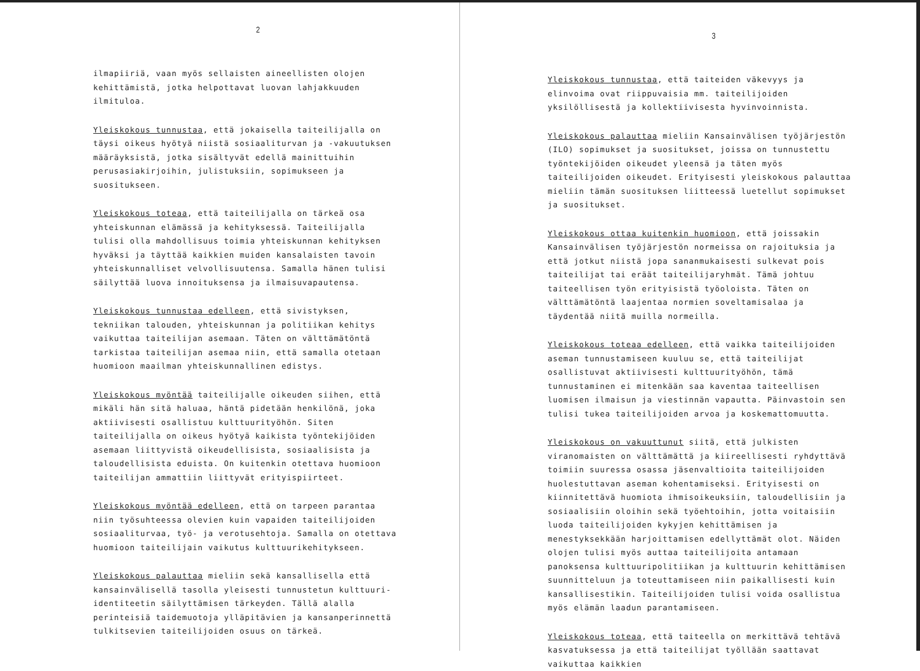2
ilmapiiriä, vaan myös sellaisten aineellisten olojen kehittämistä, jotka helpottavat luovan lahjakkuuden ilmituloa.
Yleiskokous tunnustaa, että jokaisella taiteilijalla on täysi oikeus hyötyä niistä sosiaaliturvan ja -vakuutuksen määräyksistä, jotka sisältyvät edellä mainittuihin perusasiakirjoihin, julistuksiin, sopimukseen ja suositukseen.
Yleiskokous toteaa, että taiteilijalla on tärkeä osa yhteiskunnan elämässä ja kehityksessä. Taiteilijalla tulisi olla mahdollisuus toimia yhteiskunnan kehityksen hyväksi ja täyttää kaikkien muiden kansalaisten tavoin yhteiskunnalliset velvollisuutensa. Samalla hänen tulisi säilyttää luova innoituksensa ja ilmaisuvapautensa.
Yleiskokous tunnustaa edelleen, että sivistyksen, tekniikan talouden, yhteiskunnan ja politiikan kehitys vaikuttaa taiteilijan asemaan. Täten on välttämätöntä tarkistaa taiteilijan asemaa niin, että samalla otetaan huomioon maailman yhteiskunnallinen edistys.
Yleiskokous myöntää taiteilijalle oikeuden siihen, että mikäli hän sitä haluaa, häntä pidetään henkilönä, joka aktiivisesti osallistuu kulttuurityöhön. Siten taiteilijalla on oikeus hyötyä kaikista työntekijöiden asemaan liittyvistä oikeudellisista, sosiaalisista ja taloudellisista eduista. On kuitenkin otettava huomioon taiteilijan ammattiin liittyvät erityispiirteet.
Yleiskokous myöntää edelleen, että on tarpeen parantaa niin työsuhteessa olevien kuin vapaiden taiteilijoiden sosiaaliturvaa, työ- ja verotusehtoja. Samalla on otettava huomioon taiteilijain vaikutus kulttuurikehitykseen.
Yleiskokous palauttaa mieliin sekä kansallisella että kansainvälisellä tasolla yleisesti tunnustetun kulttuuri-identiteetin säilyttämisen tärkeyden. Tällä alalla perinteisiä taidemuotoja ylläpitävien ja kansanperinnettä tulkitsevien taiteilijoiden osuus on tärkeä.
3
Yleiskokous tunnustaa, että taiteiden väkevyys ja elinvoima ovat riippuvaisia mm. taiteilijoiden yksilöllisestä ja kollektiivisesta hyvinvoinnista.
Yleiskokous palauttaa mieliin Kansainvälisen työjärjestön (ILO) sopimukset ja suositukset, joissa on tunnustettu työntekijöiden oikeudet yleensä ja täten myös taiteilijoiden oikeudet. Erityisesti yleiskokous palauttaa mieliin tämän suosituksen liitteessä luetellut sopimukset ja suositukset.
Yleiskokous ottaa kuitenkin huomioon, että joissakin Kansainvälisen työjärjestön normeissa on rajoituksia ja että jotkut niistä jopa sananmukaisesti sulkevat pois taiteilijat tai eräät taiteilijaryhmät. Tämä johtuu taiteellisen työn erityisistä työoloista. Täten on välttämätöntä laajentaa normien soveltamisalaa ja täydentää niitä muilla normeilla.
Yleiskokous toteaa edelleen, että vaikka taiteilijoiden aseman tunnustamiseen kuuluu se, että taiteilijat osallistuvat aktiivisesti kulttuurityöhön, tämä tunnustaminen ei mitenkään saa kaventaa taiteellisen luomisen ilmaisun ja viestinnän vapautta. Päinvastoin sen tulisi tukea taiteilijoiden arvoa ja koskemattomuutta.
Yleiskokous on vakuuttunut siitä, että julkisten viranomaisten on välttämättä ja kiireellisesti ryhdyttävä toimiin suuressa osassa jäsenvaltioita taiteilijoiden huolestuttavan aseman kohentamiseksi. Erityisesti on kiinnitettävä huomiota ihmisoikeuksiin, taloudellisiin ja sosiaalisiin oloihin sekä työehtoihin, jotta voitaisiin luoda taiteilijoiden kykyjen kehittämisen ja menestyksekkään harjoittamisen edellyttämät olot. Näiden olojen tulisi myös auttaa taiteilijoita antamaan panoksensa kulttuuripolitiikan ja kulttuurin kehittämisen suunnitteluun ja toteuttamiseen niin paikallisesti kuin kansallisestikin. Taiteilijoiden tulisi voida osallistua myös elämän laadun parantamiseen.
Yleiskokous toteaa, että taiteella on merkittävä tehtävä kasvatuksessa ja että taiteilijat työllään saattavat vaikuttaa kaikkien